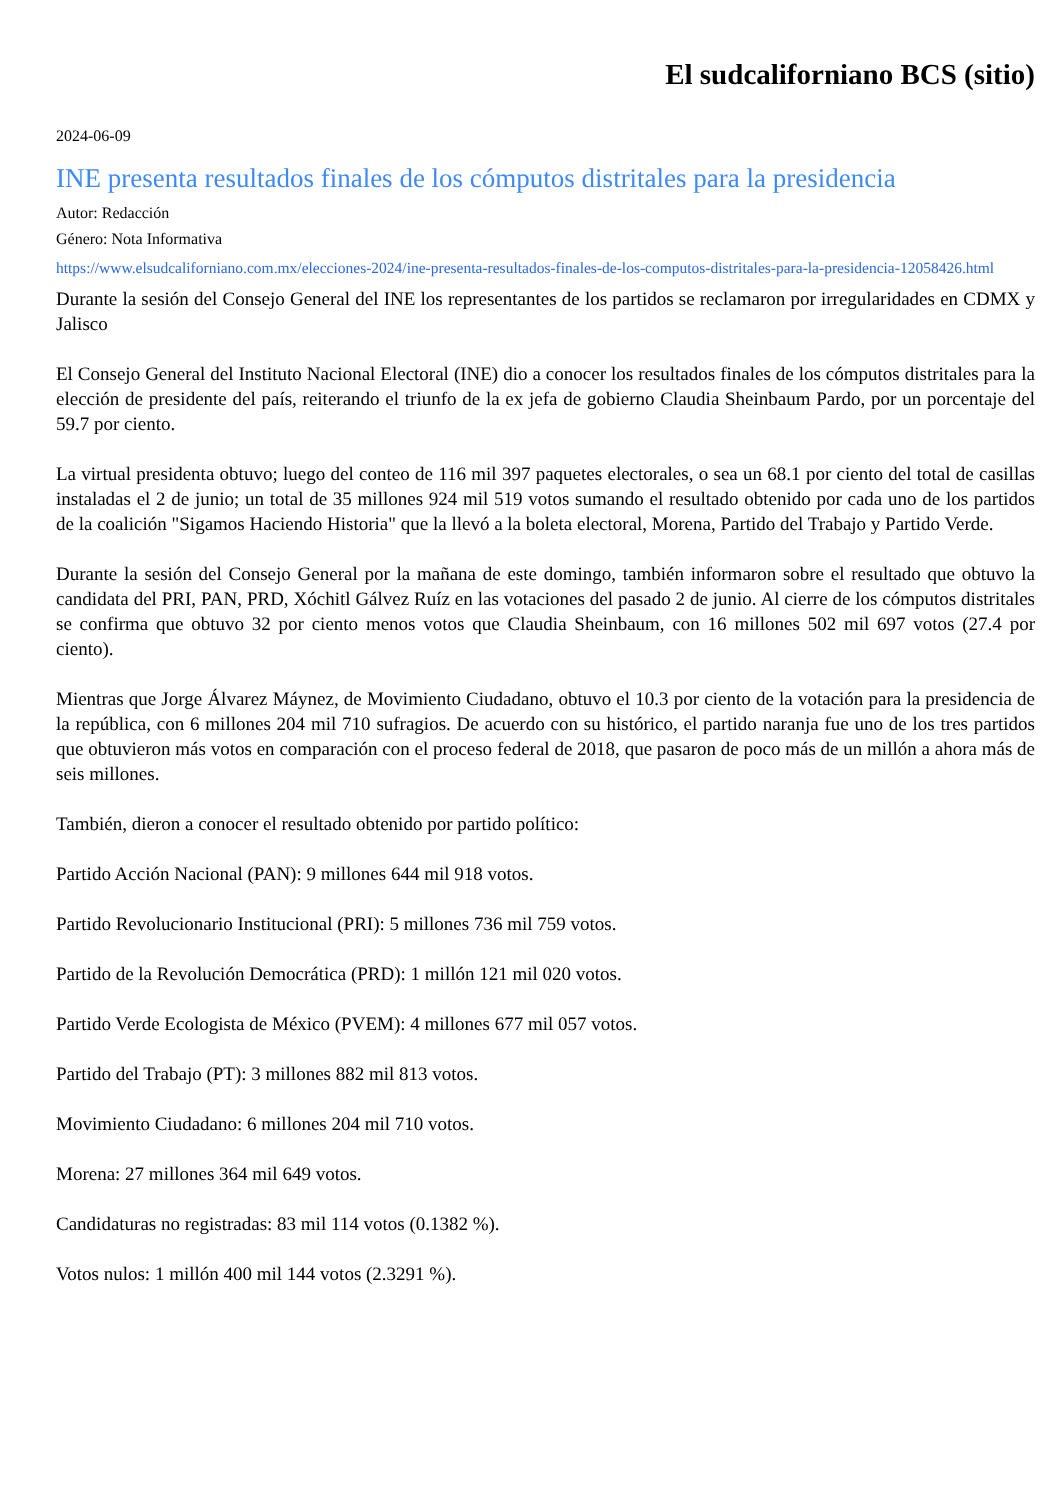El sudcaliforniano BCS (sitio)
2024-06-09
INE presenta resultados finales de los cómputos distritales para la presidencia
Autor: Redacción
Género: Nota Informativa
https://www.elsudcaliforniano.com.mx/elecciones-2024/ine-presenta-resultados-finales-de-los-computos-distritales-para-la-presidencia-12058426.html
Durante la sesión del Consejo General del INE los representantes de los partidos se reclamaron por irregularidades en CDMX y Jalisco
El Consejo General del Instituto Nacional Electoral (INE) dio a conocer los resultados finales de los cómputos distritales para la elección de presidente del país, reiterando el triunfo de la ex jefa de gobierno Claudia Sheinbaum Pardo, por un porcentaje del 59.7 por ciento.
La virtual presidenta obtuvo; luego del conteo de 116 mil 397 paquetes electorales, o sea un 68.1 por ciento del total de casillas instaladas el 2 de junio; un total de 35 millones 924 mil 519 votos sumando el resultado obtenido por cada uno de los partidos de la coalición "Sigamos Haciendo Historia" que la llevó a la boleta electoral, Morena, Partido del Trabajo y Partido Verde.
Durante la sesión del Consejo General por la mañana de este domingo, también informaron sobre el resultado que obtuvo la candidata del PRI, PAN, PRD, Xóchitl Gálvez Ruíz en las votaciones del pasado 2 de junio. Al cierre de los cómputos distritales se confirma que obtuvo 32 por ciento menos votos que Claudia Sheinbaum, con 16 millones 502 mil 697 votos (27.4 por ciento).
Mientras que Jorge Álvarez Máynez, de Movimiento Ciudadano, obtuvo el 10.3 por ciento de la votación para la presidencia de la república, con 6 millones 204 mil 710 sufragios. De acuerdo con su histórico, el partido naranja fue uno de los tres partidos que obtuvieron más votos en comparación con el proceso federal de 2018, que pasaron de poco más de un millón a ahora más de seis millones.
También, dieron a conocer el resultado obtenido por partido político:
Partido Acción Nacional (PAN): 9 millones 644 mil 918 votos.
Partido Revolucionario Institucional (PRI): 5 millones 736 mil 759 votos.
Partido de la Revolución Democrática (PRD): 1 millón 121 mil 020 votos.
Partido Verde Ecologista de México (PVEM): 4 millones 677 mil 057 votos.
Partido del Trabajo (PT): 3 millones 882 mil 813 votos.
Movimiento Ciudadano: 6 millones 204 mil 710 votos.
Morena: 27 millones 364 mil 649 votos.
Candidaturas no registradas: 83 mil 114 votos (0.1382 %).
Votos nulos: 1 millón 400 mil 144 votos (2.3291 %).